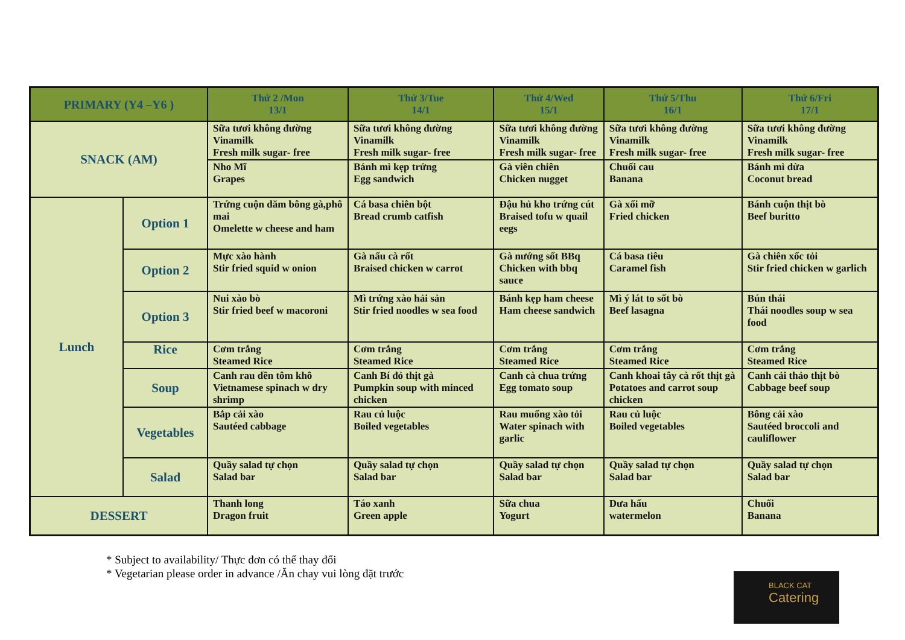| PRIMARY (Y4 –Y6 ) | | Thứ 2 /Mon 13/1 | Thứ 3/Tue 14/1 | Thứ 4/Wed 15/1 | Thứ 5/Thu 16/1 | Thứ 6/Fri 17/1 |
| --- | --- | --- | --- | --- | --- | --- |
| SNACK (AM) | | Sữa tươi không đường Vinamilk Fresh milk sugar- free | Sữa tươi không đường Vinamilk Fresh milk sugar- free | Sữa tươi không đường Vinamilk Fresh milk sugar- free | Sữa tươi không đường Vinamilk Fresh milk sugar- free | Sữa tươi không đường Vinamilk Fresh milk sugar- free |
| | | Nho Mĩ Grapes | Bánh mì kẹp trứng Egg sandwich | Gà viên chiên Chicken nugget | Chuối cau Banana | Bánh mì dừa Coconut bread |
| Lunch | Option 1 | Trứng cuộn dăm bông gà,phô mai Omelette w cheese and ham | Cá basa chiên bột Bread crumb catfish | Đậu hủ kho trứng cút Braised tofu w quail eegs | Gà xối mỡ Fried chicken | Bánh cuộn thịt bò Beef buritto |
| | Option 2 | Mực xào hành Stir fried squid w onion | Gà nấu cà rốt Braised chicken w carrot | Gà nướng sốt BBq Chicken with bbq sauce | Cá basa tiêu Caramel fish | Gà chiên xốc tỏi Stir fried chicken w garlich |
| | Option 3 | Nui xào bò Stir fried beef w macoroni | Mì trứng xào hải sản Stir fried noodles w sea food | Bánh kẹp ham cheese Ham cheese sandwich | Mì ý lát to sốt bò Beef lasagna | Bún thái Thái noodles soup w sea food |
| | Rice | Cơm trắng Steamed Rice | Cơm trắng Steamed Rice | Cơm trắng Steamed Rice | Cơm trắng Steamed Rice | Cơm trắng Steamed Rice |
| | Soup | Canh rau dền tôm khô Vietnamese spinach w dry shrimp | Canh Bí đỏ thịt gà Pumpkin soup with minced chicken | Canh cà chua trứng Egg tomato soup | Canh khoai tây cà rốt thịt gà Potatoes and carrot soup chicken | Canh cải thảo thịt bò Cabbage beef soup |
| | Vegetables | Bắp cải xào Sautéed cabbage | Rau củ luộc Boiled vegetables | Rau muống xào tỏi Water spinach with garlic | Rau củ luộc Boiled vegetables | Bông cải xào Sautéed broccoli and cauliflower |
| | Salad | Quầy salad tự chọn Salad bar | Quầy salad tự chọn Salad bar | Quầy salad tự chọn Salad bar | Quầy salad tự chọn Salad bar | Quầy salad tự chọn Salad bar |
| DESSERT | | Thanh long Dragon fruit | Táo xanh Green apple | Sữa chua Yogurt | Dưa hấu watermelon | Chuối Banana |
* Subject to availability/ Thực đơn có thể thay đổi
* Vegetarian please order in advance /Ăn chay vui lòng đặt trước
BLACK CAT
Catering